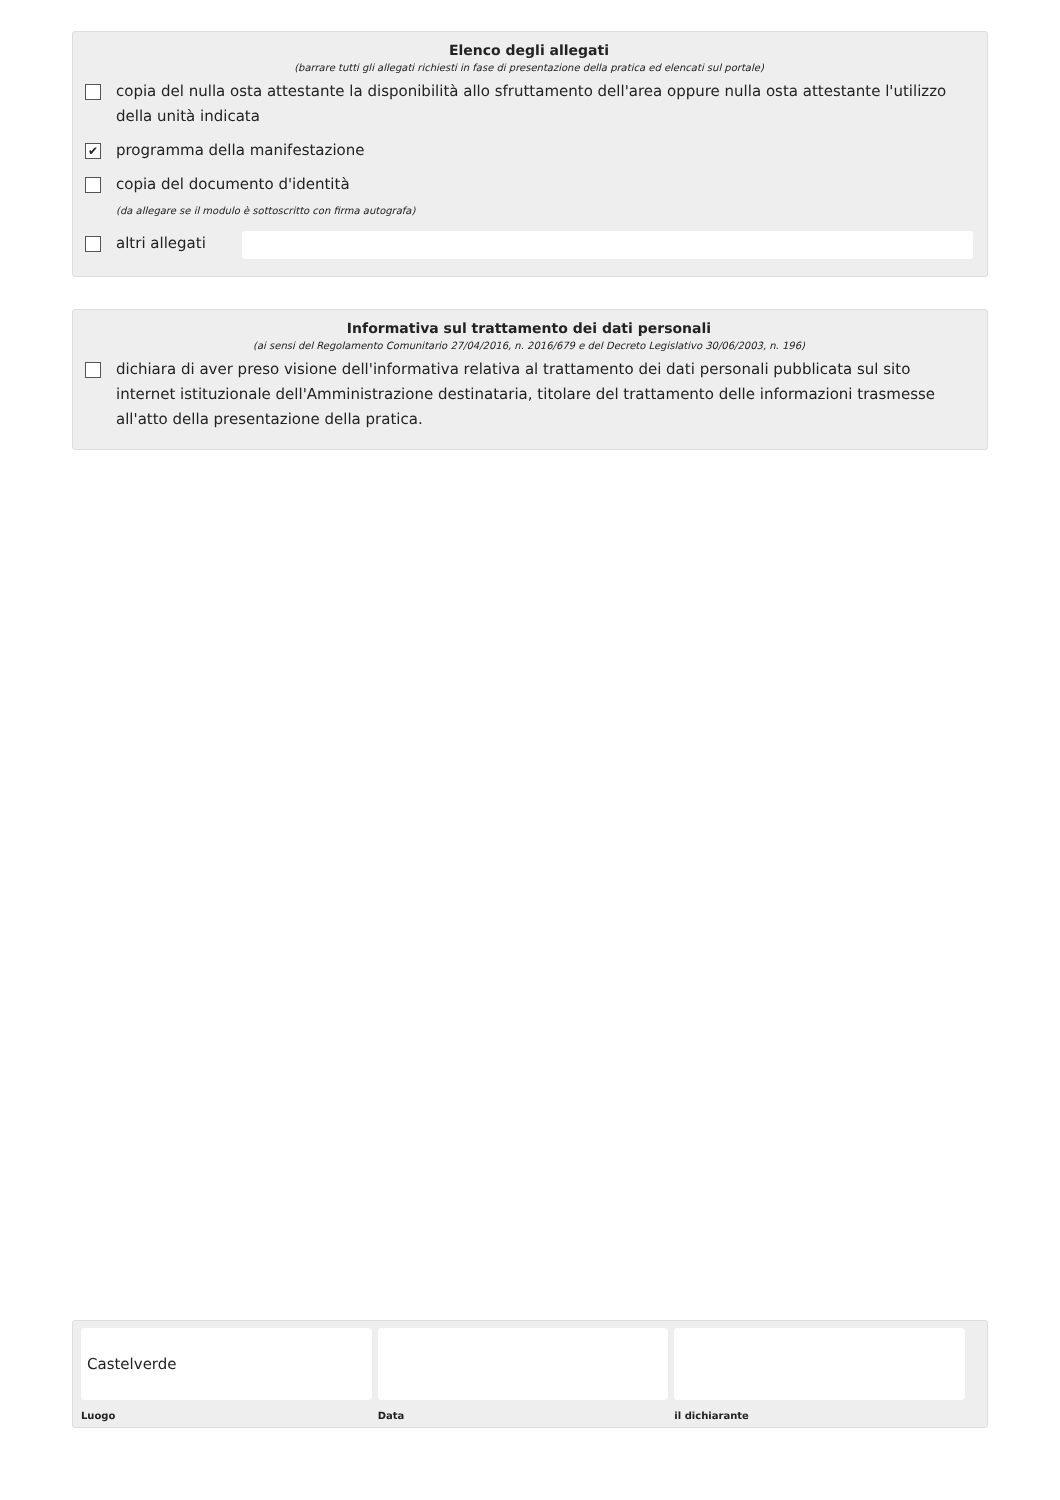Elenco degli allegati
(barrare tutti gli allegati richiesti in fase di presentazione della pratica ed elencati sul portale)
copia del nulla osta attestante la disponibilità allo sfruttamento dell'area oppure nulla osta attestante l'utilizzo della unità indicata
✔ programma della manifestazione
copia del documento d'identità
(da allegare se il modulo è sottoscritto con firma autografa)
altri allegati
Informativa sul trattamento dei dati personali
(ai sensi del Regolamento Comunitario 27/04/2016, n. 2016/679 e del Decreto Legislativo 30/06/2003, n. 196)
dichiara di aver preso visione dell'informativa relativa al trattamento dei dati personali pubblicata sul sito internet istituzionale dell'Amministrazione destinataria, titolare del trattamento delle informazioni trasmesse all'atto della presentazione della pratica.
Castelverde
Luogo
Data il dichiarante